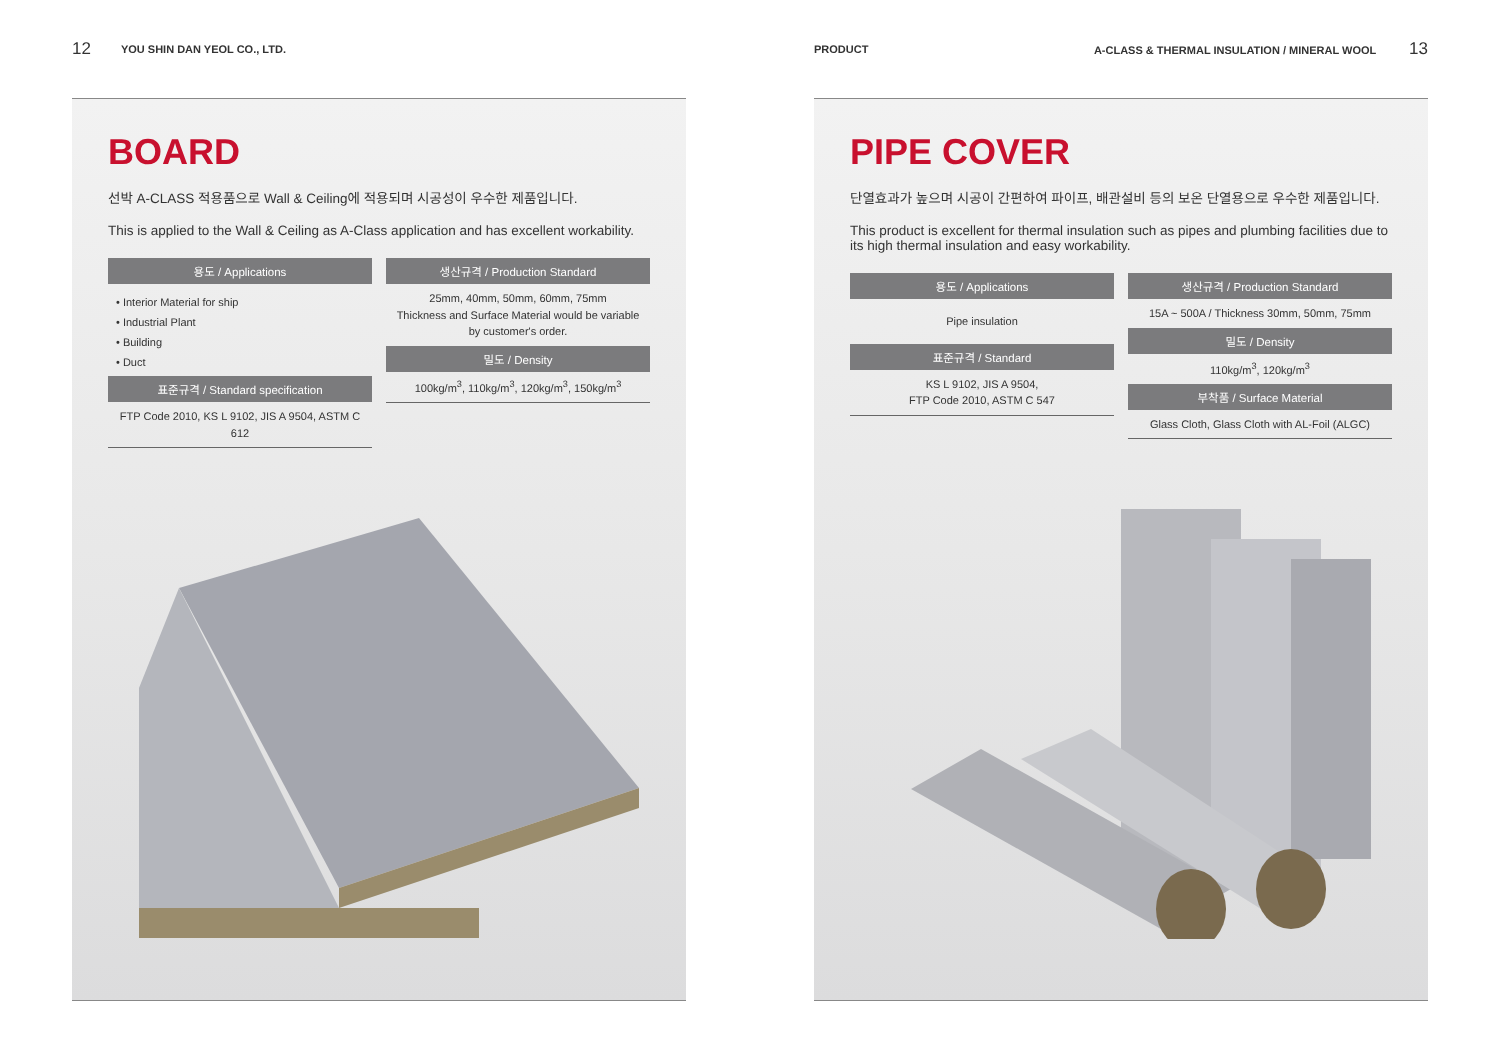12 YOU SHIN DAN YEOL CO., LTD.
BOARD
선박 A-CLASS 적용품으로 Wall & Ceiling에 적용되며 시공성이 우수한 제품입니다.
This is applied to the Wall & Ceiling as A-Class application and has excellent workability.
용도 / Applications
• Interior Material for ship
• Industrial Plant
• Building
• Duct
표준규격 / Standard specification
FTP Code 2010, KS L 9102, JIS A 9504, ASTM C 612
생산규격 / Production Standard
25mm, 40mm, 50mm, 60mm, 75mm
Thickness and Surface Material would be variable by customer's order.
밀도 / Density
100kg/m<sup>3</sup>, 110kg/m<sup>3</sup>, 120kg/m<sup>3</sup>, 150kg/m<sup>3</sup>
PRODUCT A-CLASS & THERMAL INSULATION / MINERAL WOOL 13
PIPE COVER
단열효과가 높으며 시공이 간편하여 파이프, 배관설비 등의 보온 단열용으로 우수한 제품입니다.
This product is excellent for thermal insulation such as pipes and plumbing facilities due to its high thermal insulation and easy workability.
용도 / Applications
Pipe insulation
표준규격 / Standard
KS L 9102, JIS A 9504,
FTP Code 2010, ASTM C 547
생산규격 / Production Standard
15A ~ 500A / Thickness 30mm, 50mm, 75mm
밀도 / Density
110kg/m<sup>3</sup>, 120kg/m<sup>3</sup>
부착품 / Surface Material
Glass Cloth, Glass Cloth with AL-Foil (ALGC)